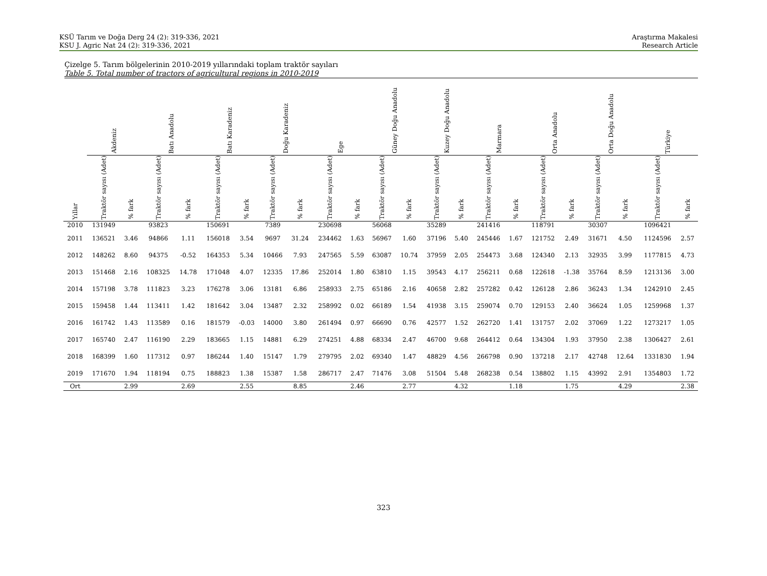KSÜ Tarım ve Doğa Derg 24 (2): 319-336, 2021
KSU J. Agric Nat 24 (2): 319-336, 2021
Araştırma Makalesi
Research Article
Çizelge 5. Tarım bölgelerinin 2010-2019 yıllarındaki toplam traktör sayıları
Table 5. Total number of tractors of agricultural regions in 2010-2019
| | Akdeniz | | Batı Anadolu | | Batı Karadeniz | | Doğu Karadeniz | | Ege | | Güney Doğu Anadolu | | Kuzey Doğu Anadolu | | Marmara | | Orta Anadolu | | Orta Doğu Anadolu | | Türkiye | |
| --- | --- | --- | --- | --- | --- | --- | --- | --- | --- | --- | --- | --- | --- | --- | --- | --- | --- | --- | --- | --- | --- | --- |
| Yıllar | Traktör sayısı (Adet) | % fark | Traktör sayısı (Adet) | % fark | Traktör sayısı (Adet) | % fark | Traktör sayısı (Adet) | % fark | Traktör sayısı (Adet) | % fark | Traktör sayısı (Adet) | % fark | Traktör sayısı (Adet) | % fark | Traktör sayısı (Adet) | % fark | Traktör sayısı (Adet) | % fark | Traktör sayısı (Adet) | % fark | Traktör sayısı (Adet) | % fark |
| 2010 | 131949 | | 93823 | | 150691 | | 7389 | | 230698 | | 56068 | | 35289 | | 241416 | | 118791 | | 30307 | | 1096421 | |
| 2011 | 136521 | 3.46 | 94866 | 1.11 | 156018 | 3.54 | 9697 | 31.24 | 234462 | 1.63 | 56967 | 1.60 | 37196 | 5.40 | 245446 | 1.67 | 121752 | 2.49 | 31671 | 4.50 | 1124596 | 2.57 |
| 2012 | 148262 | 8.60 | 94375 | -0.52 | 164353 | 5.34 | 10466 | 7.93 | 247565 | 5.59 | 63087 | 10.74 | 37959 | 2.05 | 254473 | 3.68 | 124340 | 2.13 | 32935 | 3.99 | 1177815 | 4.73 |
| 2013 | 151468 | 2.16 | 108325 | 14.78 | 171048 | 4.07 | 12335 | 17.86 | 252014 | 1.80 | 63810 | 1.15 | 39543 | 4.17 | 256211 | 0.68 | 122618 | -1.38 | 35764 | 8.59 | 1213136 | 3.00 |
| 2014 | 157198 | 3.78 | 111823 | 3.23 | 176278 | 3.06 | 13181 | 6.86 | 258933 | 2.75 | 65186 | 2.16 | 40658 | 2.82 | 257282 | 0.42 | 126128 | 2.86 | 36243 | 1.34 | 1242910 | 2.45 |
| 2015 | 159458 | 1.44 | 113411 | 1.42 | 181642 | 3.04 | 13487 | 2.32 | 258992 | 0.02 | 66189 | 1.54 | 41938 | 3.15 | 259074 | 0.70 | 129153 | 2.40 | 36624 | 1.05 | 1259968 | 1.37 |
| 2016 | 161742 | 1.43 | 113589 | 0.16 | 181579 | -0.03 | 14000 | 3.80 | 261494 | 0.97 | 66690 | 0.76 | 42577 | 1.52 | 262720 | 1.41 | 131757 | 2.02 | 37069 | 1.22 | 1273217 | 1.05 |
| 2017 | 165740 | 2.47 | 116190 | 2.29 | 183665 | 1.15 | 14881 | 6.29 | 274251 | 4.88 | 68334 | 2.47 | 46700 | 9.68 | 264412 | 0.64 | 134304 | 1.93 | 37950 | 2.38 | 1306427 | 2.61 |
| 2018 | 168399 | 1.60 | 117312 | 0.97 | 186244 | 1.40 | 15147 | 1.79 | 279795 | 2.02 | 69340 | 1.47 | 48829 | 4.56 | 266798 | 0.90 | 137218 | 2.17 | 42748 | 12.64 | 1331830 | 1.94 |
| 2019 | 171670 | 1.94 | 118194 | 0.75 | 188823 | 1.38 | 15387 | 1.58 | 286717 | 2.47 | 71476 | 3.08 | 51504 | 5.48 | 268238 | 0.54 | 138802 | 1.15 | 43992 | 2.91 | 1354803 | 1.72 |
| Ort | | 2.99 | | 2.69 | | 2.55 | | 8.85 | | 2.46 | | 2.77 | | 4.32 | | 1.18 | | 1.75 | | 4.29 | | 2.38 |
323